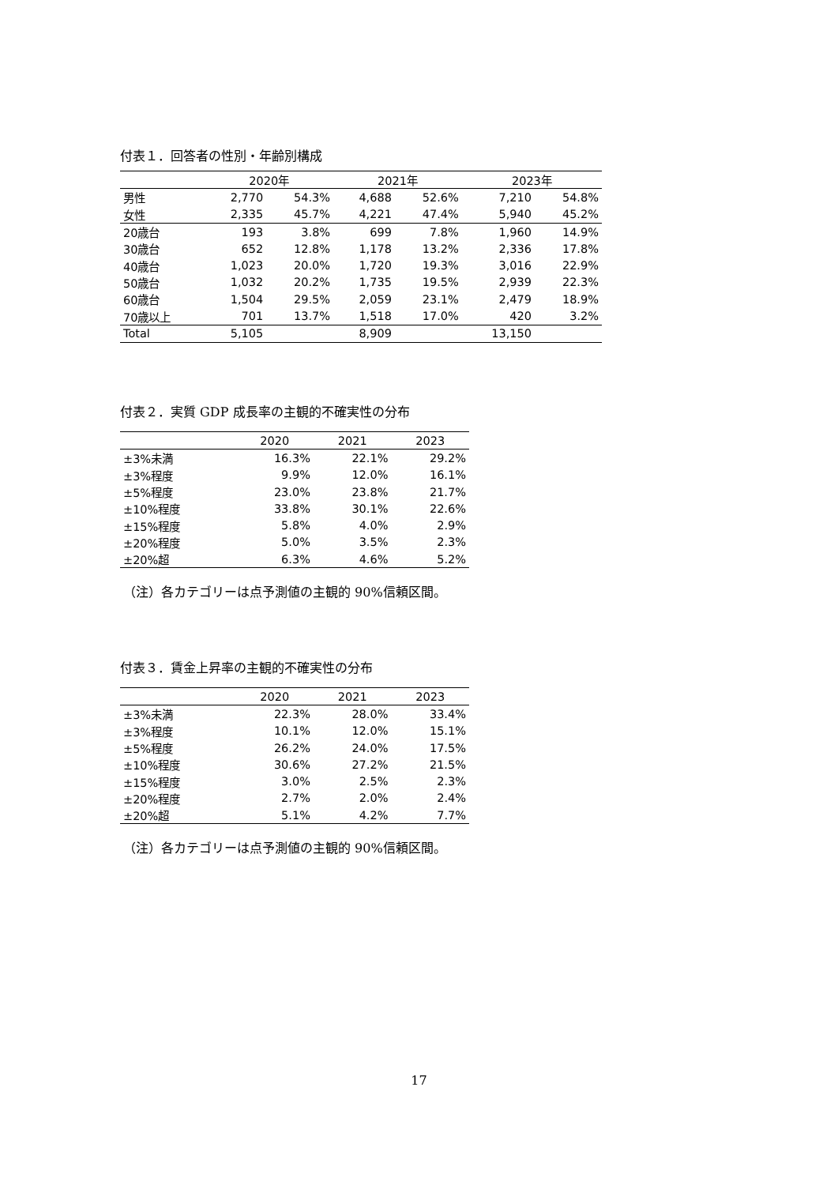付表１．回答者の性別・年齢別構成
| | 2020年 | | 2021年 | | 2023年 | |
| --- | --- | --- | --- | --- | --- | --- |
| 男性 | 2,770 | 54.3% | 4,688 | 52.6% | 7,210 | 54.8% |
| 女性 | 2,335 | 45.7% | 4,221 | 47.4% | 5,940 | 45.2% |
| 20歳台 | 193 | 3.8% | 699 | 7.8% | 1,960 | 14.9% |
| 30歳台 | 652 | 12.8% | 1,178 | 13.2% | 2,336 | 17.8% |
| 40歳台 | 1,023 | 20.0% | 1,720 | 19.3% | 3,016 | 22.9% |
| 50歳台 | 1,032 | 20.2% | 1,735 | 19.5% | 2,939 | 22.3% |
| 60歳台 | 1,504 | 29.5% | 2,059 | 23.1% | 2,479 | 18.9% |
| 70歳以上 | 701 | 13.7% | 1,518 | 17.0% | 420 | 3.2% |
| Total | 5,105 | | 8,909 | | 13,150 | |
付表２．実質 GDP 成長率の主観的不確実性の分布
| | 2020 | 2021 | 2023 |
| --- | --- | --- | --- |
| ±3%未満 | 16.3% | 22.1% | 29.2% |
| ±3%程度 | 9.9% | 12.0% | 16.1% |
| ±5%程度 | 23.0% | 23.8% | 21.7% |
| ±10%程度 | 33.8% | 30.1% | 22.6% |
| ±15%程度 | 5.8% | 4.0% | 2.9% |
| ±20%程度 | 5.0% | 3.5% | 2.3% |
| ±20%超 | 6.3% | 4.6% | 5.2% |
（注）各カテゴリーは点予測値の主観的 90%信頼区間。
付表３．賃金上昇率の主観的不確実性の分布
| | 2020 | 2021 | 2023 |
| --- | --- | --- | --- |
| ±3%未満 | 22.3% | 28.0% | 33.4% |
| ±3%程度 | 10.1% | 12.0% | 15.1% |
| ±5%程度 | 26.2% | 24.0% | 17.5% |
| ±10%程度 | 30.6% | 27.2% | 21.5% |
| ±15%程度 | 3.0% | 2.5% | 2.3% |
| ±20%程度 | 2.7% | 2.0% | 2.4% |
| ±20%超 | 5.1% | 4.2% | 7.7% |
（注）各カテゴリーは点予測値の主観的 90%信頼区間。
17